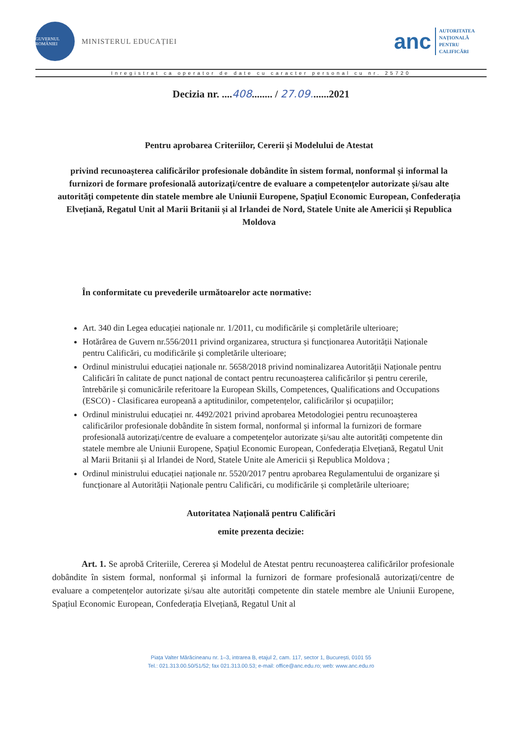GUVERNUL ROMÂNIEI
MINISTERUL EDUCAȚIEI
anc
AUTORITATEA
NAȚIONALĂ
PENTRU
CALIFICĂRI
Inregistrat ca operator de date cu caracter personal cu nr. 25720
Decizia nr. ....408........ / 27.09.......2021
Pentru aprobarea Criteriilor, Cererii și Modelului de Atestat
privind recunoașterea calificărilor profesionale dobândite în sistem formal, nonformal și informal la furnizori de formare profesională autorizați/centre de evaluare a competențelor autorizate și/sau alte autorități competente din statele membre ale Uniunii Europene, Spațiul Economic European, Confederația Elvețiană, Regatul Unit al Marii Britanii și al Irlandei de Nord, Statele Unite ale Americii și Republica Moldova
În conformitate cu prevederile următoarelor acte normative:
Art. 340 din Legea educației naționale nr. 1/2011, cu modificările și completările ulterioare;
Hotărârea de Guvern nr.556/2011 privind organizarea, structura și funcționarea Autorității Naționale pentru Calificări, cu modificările și completările ulterioare;
Ordinul ministrului educației naționale nr. 5658/2018 privind nominalizarea Autorității Naționale pentru Calificări în calitate de punct național de contact pentru recunoașterea calificărilor și pentru cererile, întrebările și comunicările referitoare la European Skills, Competences, Qualifications and Occupations (ESCO) - Clasificarea europeană a aptitudinilor, competențelor, calificărilor și ocupațiilor;
Ordinul ministrului educației nr. 4492/2021 privind aprobarea Metodologiei pentru recunoașterea calificărilor profesionale dobândite în sistem formal, nonformal și informal la furnizori de formare profesională autorizați/centre de evaluare a competențelor autorizate și/sau alte autorități competente din statele membre ale Uniunii Europene, Spațiul Economic European, Confederația Elvețiană, Regatul Unit al Marii Britanii și al Irlandei de Nord, Statele Unite ale Americii și Republica Moldova ;
Ordinul ministrului educației naționale nr. 5520/2017 pentru aprobarea Regulamentului de organizare și funcționare al Autorității Naționale pentru Calificări, cu modificările și completările ulterioare;
Autoritatea Națională pentru Calificări
emite prezenta decizie:
Art. 1. Se aprobă Criteriile, Cererea și Modelul de Atestat pentru recunoașterea calificărilor profesionale dobândite în sistem formal, nonformal și informal la furnizori de formare profesională autorizați/centre de evaluare a competențelor autorizate și/sau alte autorități competente din statele membre ale Uniunii Europene, Spațiul Economic European, Confederația Elvețiană, Regatul Unit al
Piața Valter Mărăcineanu nr. 1–3, intrarea B, etajul 2, cam. 117, sector 1, București, 0101 55
Tel.: 021.313.00.50/51/52; fax 021.313.00.53; e-mail: office@anc.edu.ro; web: www.anc.edu.ro